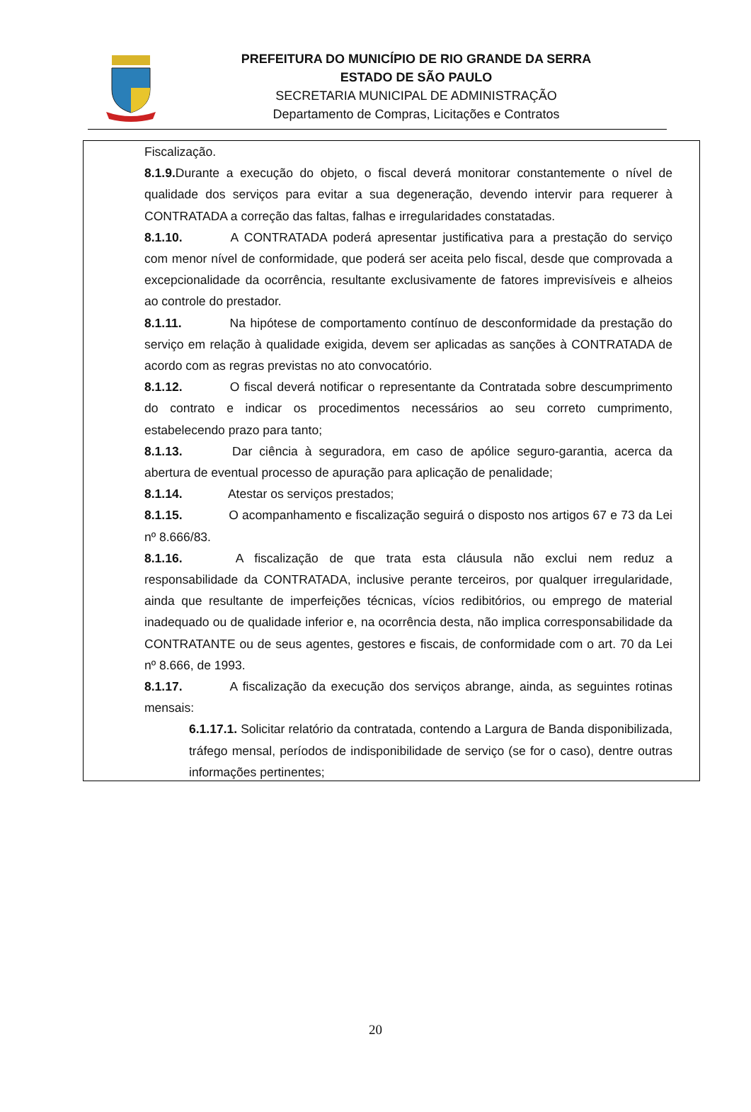PREFEITURA DO MUNICÍPIO DE RIO GRANDE DA SERRA
ESTADO DE SÃO PAULO
SECRETARIA MUNICIPAL DE ADMINISTRAÇÃO
Departamento de Compras, Licitações e Contratos
Fiscalização.
8.1.9. Durante a execução do objeto, o fiscal deverá monitorar constantemente o nível de qualidade dos serviços para evitar a sua degeneração, devendo intervir para requerer à CONTRATADA a correção das faltas, falhas e irregularidades constatadas.
8.1.10. A CONTRATADA poderá apresentar justificativa para a prestação do serviço com menor nível de conformidade, que poderá ser aceita pelo fiscal, desde que comprovada a excepcionalidade da ocorrência, resultante exclusivamente de fatores imprevisíveis e alheios ao controle do prestador.
8.1.11. Na hipótese de comportamento contínuo de desconformidade da prestação do serviço em relação à qualidade exigida, devem ser aplicadas as sanções à CONTRATADA de acordo com as regras previstas no ato convocatório.
8.1.12. O fiscal deverá notificar o representante da Contratada sobre descumprimento do contrato e indicar os procedimentos necessários ao seu correto cumprimento, estabelecendo prazo para tanto;
8.1.13. Dar ciência à seguradora, em caso de apólice seguro-garantia, acerca da abertura de eventual processo de apuração para aplicação de penalidade;
8.1.14. Atestar os serviços prestados;
8.1.15. O acompanhamento e fiscalização seguirá o disposto nos artigos 67 e 73 da Lei nº 8.666/83.
8.1.16. A fiscalização de que trata esta cláusula não exclui nem reduz a responsabilidade da CONTRATADA, inclusive perante terceiros, por qualquer irregularidade, ainda que resultante de imperfeições técnicas, vícios redibitórios, ou emprego de material inadequado ou de qualidade inferior e, na ocorrência desta, não implica corresponsabilidade da CONTRATANTE ou de seus agentes, gestores e fiscais, de conformidade com o art. 70 da Lei nº 8.666, de 1993.
8.1.17. A fiscalização da execução dos serviços abrange, ainda, as seguintes rotinas mensais:
6.1.17.1. Solicitar relatório da contratada, contendo a Largura de Banda disponibilizada, tráfego mensal, períodos de indisponibilidade de serviço (se for o caso), dentre outras informações pertinentes;
20